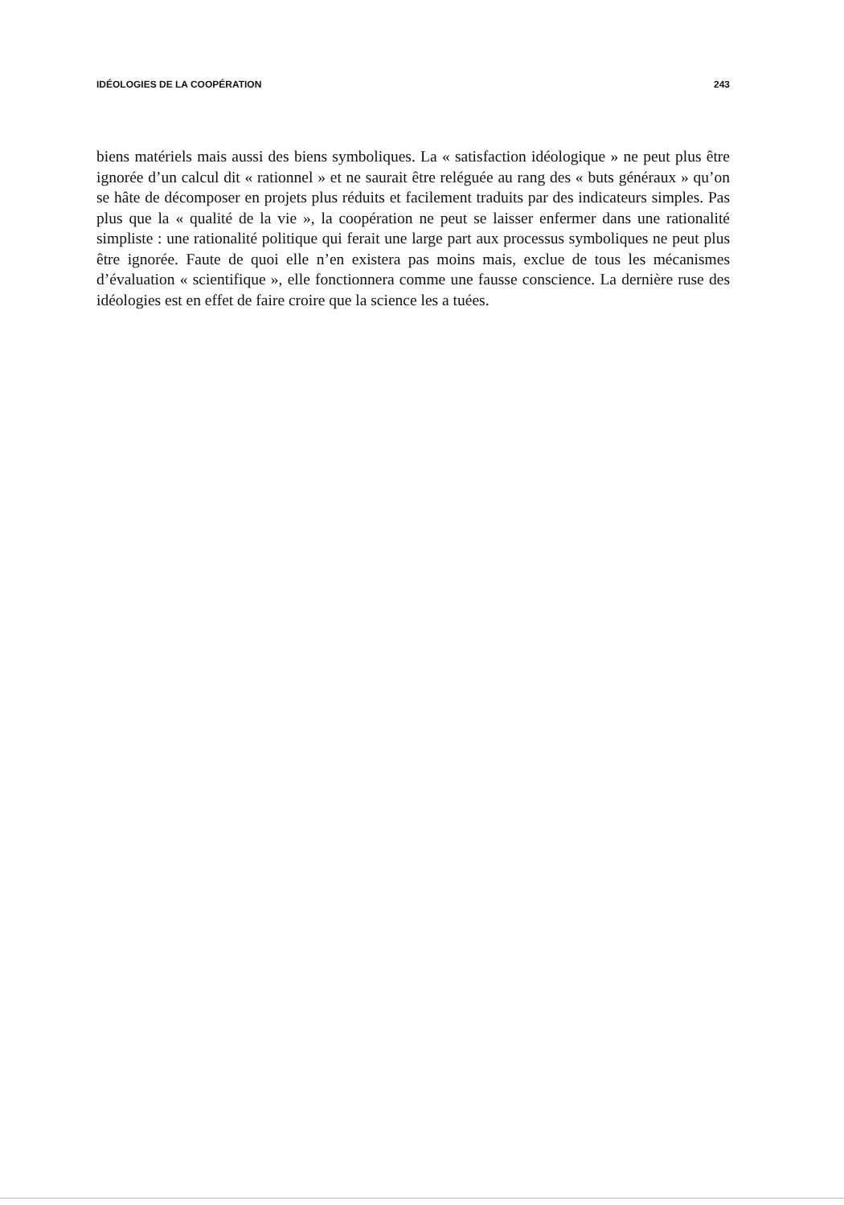IDÉOLOGIES DE LA COOPÉRATION 243
biens matériels mais aussi des biens symboliques. La « satisfaction idéologique » ne peut plus être ignorée d’un calcul dit « rationnel » et ne saurait être reléguée au rang des « buts généraux » qu’on se hâte de décomposer en projets plus réduits et facilement traduits par des indicateurs simples. Pas plus que la « qualité de la vie », la coopération ne peut se laisser enfermer dans une rationalité simpliste : une rationalité politique qui ferait une large part aux processus symboliques ne peut plus être ignorée. Faute de quoi elle n’en existera pas moins mais, exclue de tous les mécanismes d’évaluation « scientifique », elle fonctionnera comme une fausse conscience. La dernière ruse des idéologies est en effet de faire croire que la science les a tuées.